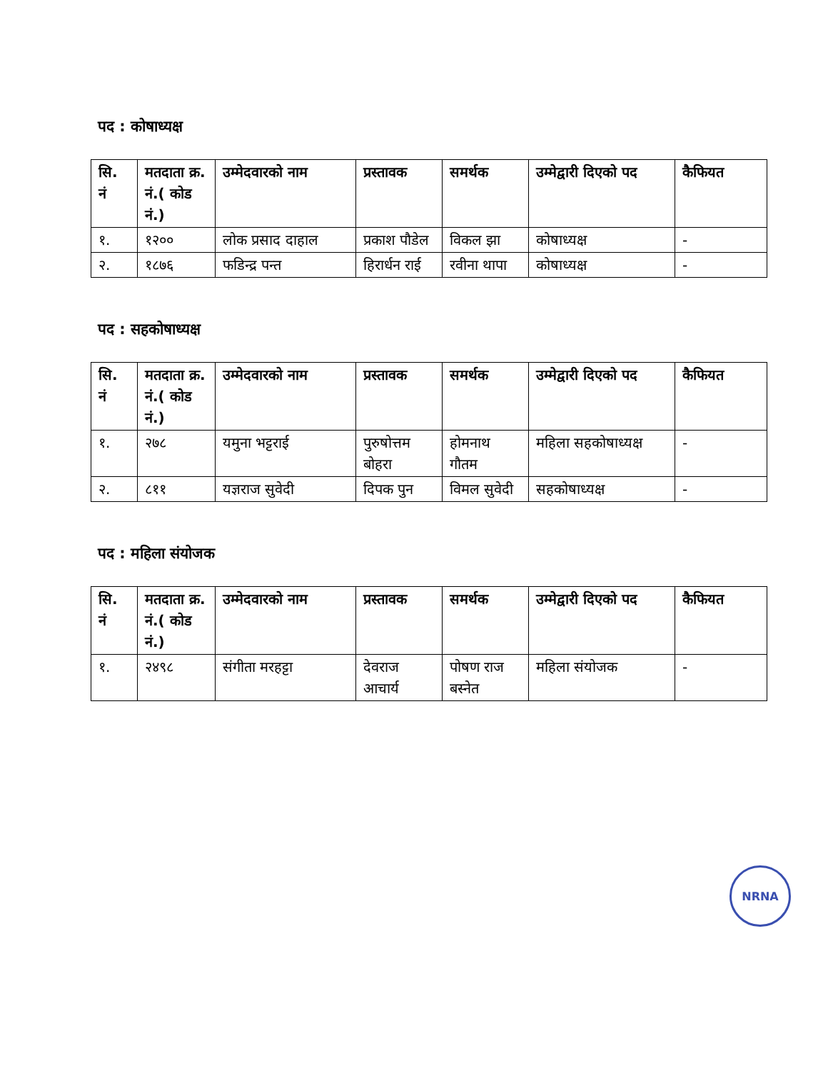पद : कोषाध्यक्ष
| सि. नं | मतदाता क्र. नं.( कोड नं.) | उम्मेदवारको नाम | प्रस्तावक | समर्थक | उम्मेद्वारी दिएको पद | कैफियत |
| --- | --- | --- | --- | --- | --- | --- |
| १. | १२०० | लोक प्रसाद दाहाल | प्रकाश पौडेल | विकल झा | कोषाध्यक्ष | - |
| २. | १८७६ | फडिन्द्र पन्त | हिरार्धन राई | रवीना थापा | कोषाध्यक्ष | - |
पद : सहकोषाध्यक्ष
| सि. नं | मतदाता क्र. नं.( कोड नं.) | उम्मेदवारको नाम | प्रस्तावक | समर्थक | उम्मेद्वारी दिएको पद | कैफियत |
| --- | --- | --- | --- | --- | --- | --- |
| १. | २७८ | यमुना भट्टराई | पुरुषोत्तम बोहरा | होमनाथ गौतम | महिला सहकोषाध्यक्ष | - |
| २. | ८११ | यज्ञराज सुवेदी | दिपक पुन | विमल सुवेदी | सहकोषाध्यक्ष | - |
पद : महिला संयोजक
| सि. नं | मतदाता क्र. नं.( कोड नं.) | उम्मेदवारको नाम | प्रस्तावक | समर्थक | उम्मेद्वारी दिएको पद | कैफियत |
| --- | --- | --- | --- | --- | --- | --- |
| १. | २४९८ | संगीता मरहट्टा | देवराज आचार्य | पोषण राज बस्नेत | महिला संयोजक | - |
NRNA